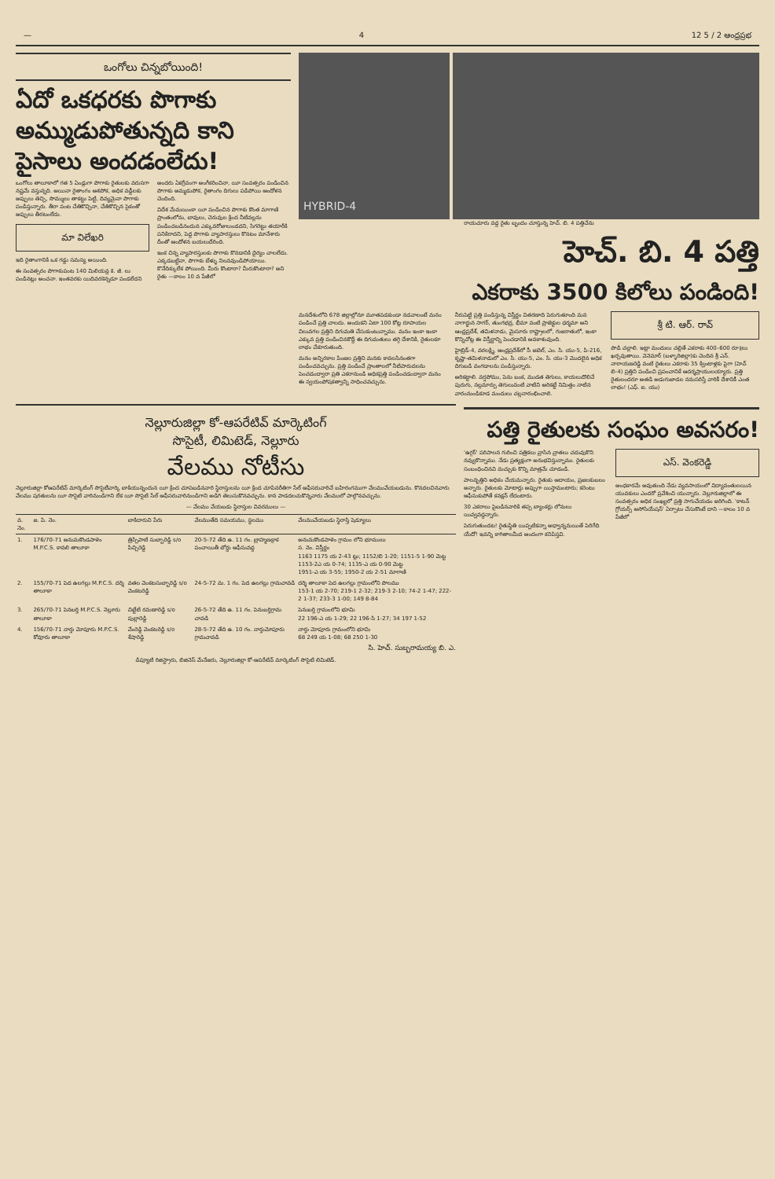— 4 12 5 / 2 ఆంధ్రప్రభ
ఒంగోలు చిన్నబోయింది!
ఏదో ఒకధరకు పొగాకు అమ్ముడుపోతున్నది కాని పైసాలు అందడంలేదు!
ఒంగోలు తాలూకాలో గత 5 ఏండ్లుగా పొగాకు రైతులకు వరుసగా నష్టమే వస్తున్నది. అయినా రైతాంగం ఆశపోక, అధిక వడ్డీలకు అప్పులు తెచ్చి, సొమ్ములు తాకట్టు పెట్టి, దివ్యమైనా పొగాకు పండిస్తున్నారు. తీరా పంట చేతికొచ్చినా, చేతికొచ్చిన సైకంతో అప్పులు తీరటంలేదు.
మా విలేఖరి
ఇది రైతాంగానికి ఒక గడ్డు సమస్య అయింది.
ఈ సంవత్సరం పొగాకుపంట 140 మిలియన్ల కె. జీ. లు పండినట్లు అంచనా. ఇంతవరకు యిదివరకెన్నడూ పండలేదని అందరు ఏకగ్రీవంగా అంగీకరించినా, యీ సంవత్సరం పండించిన పొగాకు అమ్మడుపోక, రైతాంగం దిగులు పడిపోయి ఆందోళన చెందింది.
విదేశ మేమయింకా యీ పండించిన పొగాకు కొంత మాగాణి ప్రాంతంలోను, బావులు, చెరువుల క్రింద నీటివల్లను పండించబడినందున ఎక్కువరోజులుండదని, సిగరెట్టు తయారీకి పనికిరాదని, పెద్ద పొగాకు వ్యాపారస్తులు కొనటం మానేశారు దీంతో ఆందోళన బయలుదేరింది.
ఇంక చిన్న వ్యాపారస్తులకు పొగాకు కొనడానికి దైర్యం చాలలేదు. ఎక్కడబట్టినా, పొగాకు బేళ్ళు నిలవవుండిపోయాయి. కొనేదిక్కులేక పోయింది. మీరు కొంటారా? మీరుకొంటారా? అని రైతు —కాలం 10 వ పేజీలో
HYBRID-4
రాయచూరు వద్ద రైతు బృందం చూస్తున్న హెచ్. బి. 4 పత్తిచేను
హెచ్. బి. 4 పత్తి
ఎకరాకు 3500 కిలోలు పండింది!
మనదేశంలోని 678 జిల్లాల్లోనూ మూతపడకుండా నడవాలంటే మనం పండించే ప్రత్తి చాలదు. అందుకని ఏటా 100 కోట్ల రూపాయల విలువగల ప్రత్తిని దిగుమతి చేసుకుంటున్నాము. మనం ఇంకా ఇంకా ఎక్కువ ప్రత్తి పండించినకొద్దీ ఈ దిగుమతులు తగ్గి దేశానికి, రైతులకూ లాభం చేకూరుతుంది.
మనం అన్నిరకాల పింజల ప్రత్తిని మనకు కావలసినంతగా పండించవచ్చును. ప్రత్తి పండించే ప్రాంతాలలో నీటిపారుదలను పెంచడంద్వారా ప్రతి ఎకరానుండి అధికప్రత్తి పండించడంద్వారా మనం ఈ స్వయంపోషకత్వాన్ని సాధించవచ్చును.
నీరుపెట్టి ప్రత్తి పండిస్తున్న విస్తీర్ణం వితరణాది పెరుగుతూంది మన నాగార్జున సాగర్, తుంగభద్ర, భీమా వంటి ప్రాజెక్టుల ధర్మమా అని ఆంధ్రప్రదేశ్, తమిళనాడు, మైసూరు రాష్ట్రాలలో, గుజరాతులో, ఇంకా కొన్నిచోట్ల ఈ విస్తీర్ణాన్ని పెంచడానికి అవకాశంవుంది.
హైబ్రిడ్-4, వరలక్ష్మి, ఆంధ్రప్రదేశ్‌లో సీ జబెల్, ఎం. సి. యు-5, పి-216, కృష్ణా-తమిళనాడులో ఎం. సి. యు-5, ఎం. సి. యు-3 మొదలైన అధిక దిగుబడి వంగడాలను పండిస్తున్నారు.
అరికట్టాలి. వర్షపోము, పెను బంక, ముడత తెగులు, కాయలుదొలిచే పురుగు, నల్లమార్పు తెగులువంటి వాటిని అరికట్టే నిమిత్తం నాటిన వారంనుండికూడ మందులు చల్లనారంభించాలి.
శ్రీ టి. ఆర్. రావ్
పొడి చల్లాలి. ఇట్లా మందులు చల్లితే ఎకరాకు 400–600 రూ॥లు ఖర్చవుతాయి. వెనెమార్ (బళ్ళారిజిల్లా)కు చెందిన శ్రీ ఎన్. నారాయణరెడ్డి వంటి రైతులు ఎకరాకు 35 క్వింటాళ్లకు పైగా (హెచ్ బి-4) ప్రత్తిని పండించి ప్రపంచానికే ఆదర్శప్రాయులయ్యారు. ప్రత్తి రైతులందరూ అతడి అడుగుజాడల ననుసరిస్తే వారికీ దేశానికీ ఎంత లాభం! (ఎఫ్. ఐ. యు)
నెల్లూరుజిల్లా కో-ఆపరేటివ్ మార్కెటింగ్
సొసైటీ, లిమిటెడ్, నెల్లూరు
వేలము నోటీసు
నెల్లూరుజిల్లా కోఆపరేటివ్ మార్కెటింగ్ సొసైటీవార్కి బాకియున్నందున యీ క్రింద చూపబడినవారి స్థిరాస్తులను యీ క్రింద చూపినరీతిగా సేల్ ఆఫీసరువారిచే బహిరంగముగా వేలమువేయబడును. కొనదలచినవారు వేలము షరతులను యీ సొసైటి వారినుండిగాని లేక యీ సొసైటి సేల్ ఆఫీసరువారినుండిగాని అడిగి తెలుసుకొనవచ్చును. కాన పాడదలచుకొన్నవారు వేలములో పాల్గొనవచ్చును.
— వేలము వేయబడు స్థిరాస్తుల వివరములు —
| వ. నెం. | జ. పి. నెం. | బాకిదారుని పేరు | వేలముతేది సమయము, స్థలము | వేలమువేయబడు స్థిరాస్తి షెడ్యూలు |
| --- | --- | --- | --- | --- |
| 1. | 176/70-71 అనుమకొండపాళెం M.P.C.S. కావలి తాలూకా | త్రిప్పిపాటి సుబ్బారెడ్డి s/o పిచ్చిరెడ్డి | 20-5-72 తేది ఉ. 11 గం. బ్రాహ్మణక్రాక పంచాయితీ బోర్డు ఆఫీసువద్ద | అనుమకొండపాళెం గ్రామం లోని భూములు స. నెం. విస్తీర్ణం 1163 1175 య 2-43 ట్లు; 1152/బి 1-20; 1151-5 1-90 మెట్ట 1153-2ఎ య 0-74; 1135-ఎ య 0-90 మెట్ట 1951-ఎ య 3-55; 1950-2 య 2-51 మాగాణి |
| 2. | 155/70-71 పెద ఉలగల్లు M.P.C.S. దర్శి తాలూకా | వతల వెంకటసుబ్బారెడ్డి s/o వెంకటరెడ్డి | 24-5-72 మ. 1 గం. పెద ఉలగల్లు గ్రామచావడి | దర్శి తాలూకా పెద ఉలగల్లు గ్రామంలోని పొలము 153-1 య 2-70; 219-1 2-32; 219-3 2-10; 74-2 1-47; 222-2 1-37; 233-3 1-00; 149 8-84 |
| 3. | 265/70-71 పెనబర్తి M.P.C.S. నెల్లూరు తాలూకా | చిట్టేటి రమణారెడ్డి s/o పుల్లారెడ్డి | 26-5-72 తేది ఉ. 11 గం. పెనుబర్తిగ్రామ చావడి | పెనుబర్తి గ్రామంలోని భూమి 22 196-ఎ య 1-29; 22 196-సి 1-27; 34 197 1-52 |
| 4. | 156/70-71 నార్తు మోపూరు M.P.C.S. కోవూరు తాలూకా | వేంరెడ్డి వెంకటరెడ్డి s/o శేషారెడ్డి | 28-5-72 తేది ఉ. 10 గం. నార్తుమోపూరు గ్రామచావడి | నార్తు మోపూరు గ్రామంలోని భూమి 68 249 య 1-08; 68 250 1-30 |
సి. హెచ్. సుబ్బరామయ్య బి. ఎ.
డిప్యూటి రిజిస్ట్రారు, బిజినెస్ మేనేజరు, నెల్లూరుజిల్లా కో-ఆపరేటివ్ మార్కెటింగ్ సొసైటి లిమిటెడ్.
పత్తి రైతులకు సంఘం అవసరం!
'ఉగ్గర్' పరిపాలన గురించి పత్రికలు వ్రాసిన వ్రాతలు చదువుకొని నవ్వుకొన్నాము. నేడు ప్రత్యక్షంగా అనుభవిస్తున్నాము. రైతులకు సంబంధించినవి మచ్చుకు కొన్ని మాత్రమే చూడండి.
పాలవృత్తిని అధికం చేయమన్నారు. రైతుకు ఆదాయం, ప్రజలకుబలం అన్నారు. రైతులకు మోటార్లు అప్పుగా యిస్తామంటారు; కరెంటు ఆఫీసుకుపోతే కనక్షన్ లేదంటారు.
30 ఎకరాలు పైబడినవారికి తప్ప బ్యాంకర్లు లోనులు యివ్వవద్దన్నారు.
పెరుగుతుందట! రైతుస్థితి యిప్పటికన్నా అధ్వాన్నమయితే పెరిగేది యేదో! ఇవన్ని కాగితాలమీద అందంగా కనిపిస్తవి.
ఎస్. వెంకరెడ్డి
అంధకారమే అవుతుంది నేడు వ్యవసాయంలో విద్యావంతులయిన యువకులు ఎందరో ప్రవేశించి యున్నారు. నెల్లూరుజిల్లాలో ఈ సంవత్సరం అధిక సంఖ్యలో ప్రత్తి సాగుచేయడం జరిగింది. 'కాటన్ గ్రోయర్స్ అసోసియేషన్' ఏర్పాటు చేసుకొంటే దాని —కాలం 10 వ పేజీలో